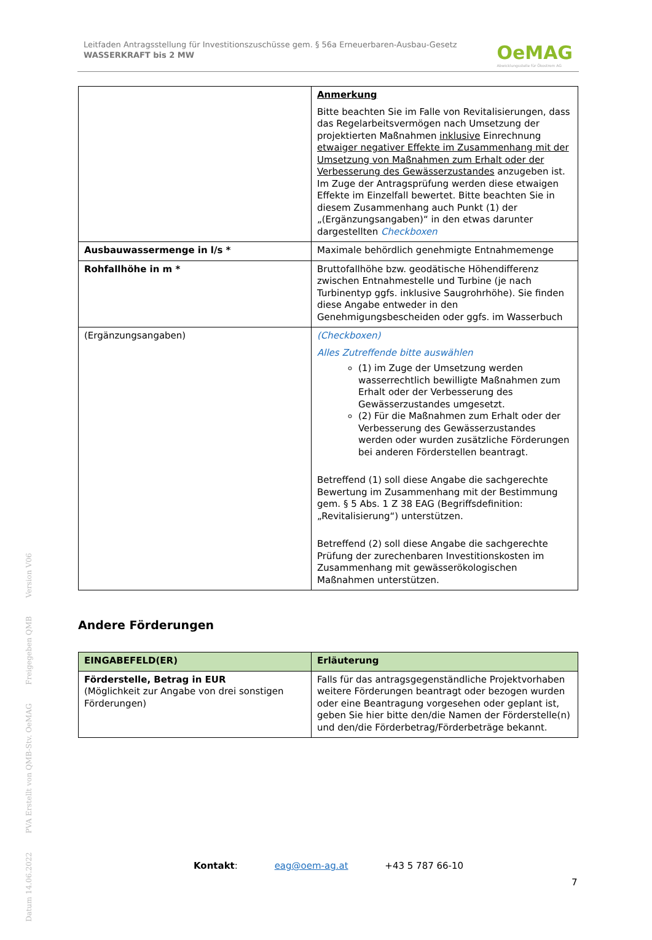Leitfaden Antragsstellung für Investitionszuschüsse gem. § 56a Erneuerbaren-Ausbau-Gesetz
WASSERKRAFT bis 2 MW
OeMAG
Abwicklungsstelle für Ökostrom AG
| | Anmerkung Bitte beachten Sie im Falle von Revitalisierungen, dass das Regelarbeitsvermögen nach Umsetzung der projektierten Maßnahmen inklusive Einrechnung etwaiger negativer Effekte im Zusammenhang mit der Umsetzung von Maßnahmen zum Erhalt oder der Verbesserung des Gewässerzustandes anzugeben ist. Im Zuge der Antragsprüfung werden diese etwaigen Effekte im Einzelfall bewertet. Bitte beachten Sie in diesem Zusammenhang auch Punkt (1) der „(Ergänzungsangaben)“ in den etwas darunter dargestellten Checkboxen |
| Ausbauwassermenge in l/s * | Maximale behördlich genehmigte Entnahmemenge |
| Rohfallhöhe in m * | Bruttofallhöhe bzw. geodätische Höhendifferenz zwischen Entnahmestelle und Turbine (je nach Turbinentyp ggfs. inklusive Saugrohrhöhe). Sie finden diese Angabe entweder in den Genehmigungsbescheiden oder ggfs. im Wasserbuch |
| (Ergänzungsangaben) | (Checkboxen) Alles Zutreffende bitte auswählen (1) im Zuge der Umsetzung werden wasserrechtlich bewilligte Maßnahmen zum Erhalt oder der Verbesserung des Gewässerzustandes umgesetzt. (2) Für die Maßnahmen zum Erhalt oder der Verbesserung des Gewässerzustandes werden oder wurden zusätzliche Förderungen bei anderen Förderstellen beantragt. Betreffend (1) soll diese Angabe die sachgerechte Bewertung im Zusammenhang mit der Bestimmung gem. § 5 Abs. 1 Z 38 EAG (Begriffsdefinition: „Revitalisierung“) unterstützen. Betreffend (2) soll diese Angabe die sachgerechte Prüfung der zurechenbaren Investitionskosten im Zusammenhang mit gewässerökologischen Maßnahmen unterstützen. |
Andere Förderungen
| EINGABEFELD(ER) | Erläuterung |
| --- | --- |
| Förderstelle, Betrag in EUR (Möglichkeit zur Angabe von drei sonstigen Förderungen) | Falls für das antragsgegenständliche Projektvorhaben weitere Förderungen beantragt oder bezogen wurden oder eine Beantragung vorgesehen oder geplant ist, geben Sie hier bitte den/die Namen der Förderstelle(n) und den/die Förderbetrag/Förderbeträge bekannt. |
Version V06
Freigegeben QMB
PVA Erstellt von QMB-Stv. OeMAG
Datum 14.06.2022
Kontakt: eag@oem-ag.at +43 5 787 66-10
7